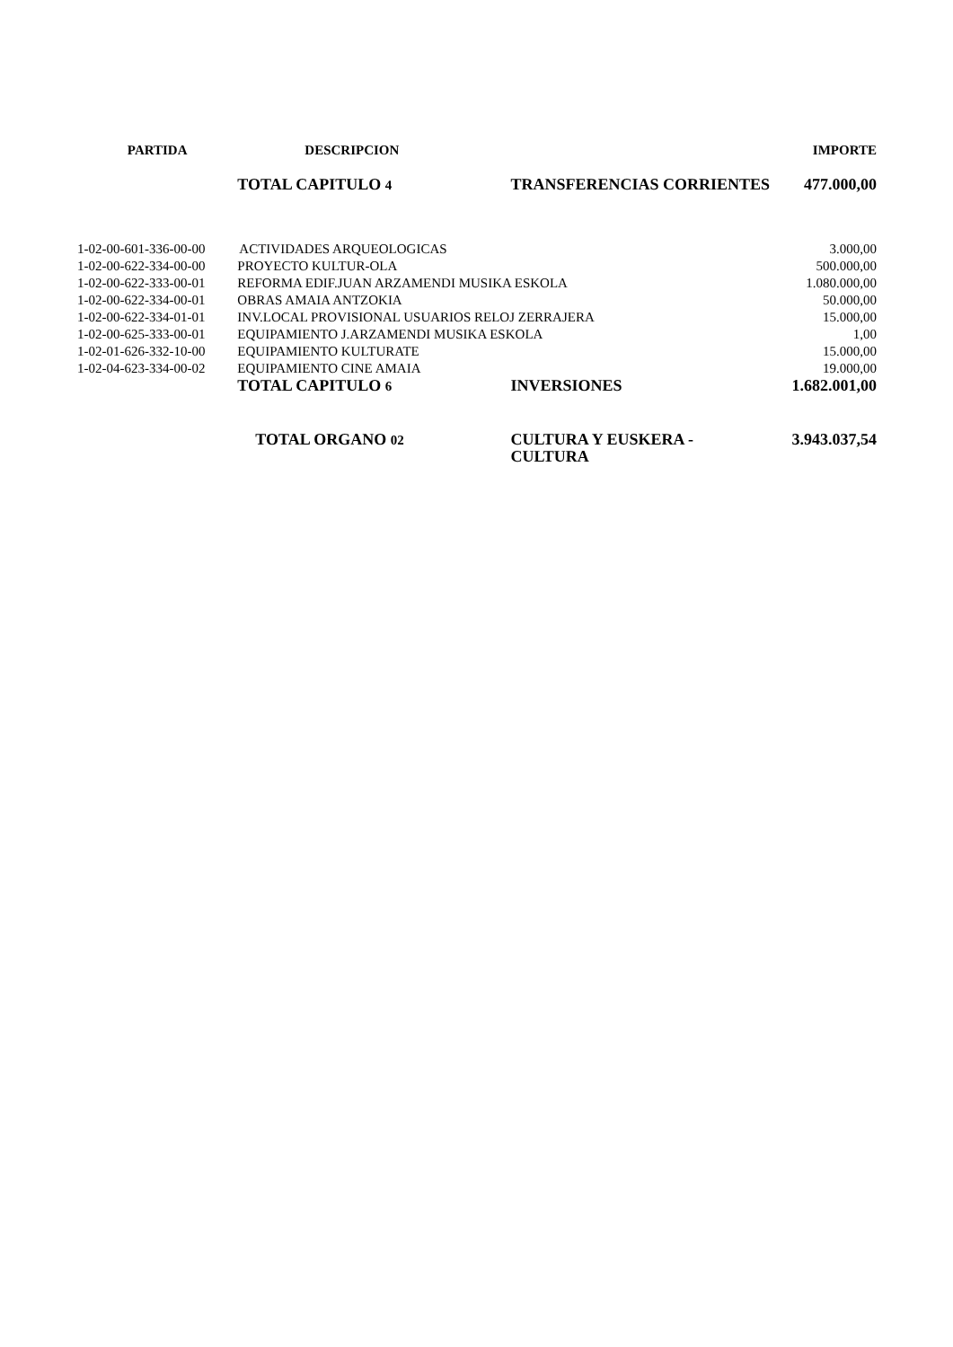| PARTIDA | DESCRIPCION | | IMPORTE |
| --- | --- | --- | --- |
| | TOTAL CAPITULO 4 | TRANSFERENCIAS CORRIENTES | 477.000,00 |
| 1-02-00-601-336-00-00 | ACTIVIDADES ARQUEOLOGICAS | | 3.000,00 |
| 1-02-00-622-334-00-00 | PROYECTO KULTUR-OLA | | 500.000,00 |
| 1-02-00-622-333-00-01 | REFORMA EDIF.JUAN ARZAMENDI MUSIKA ESKOLA | | 1.080.000,00 |
| 1-02-00-622-334-00-01 | OBRAS AMAIA ANTZOKIA | | 50.000,00 |
| 1-02-00-622-334-01-01 | INV.LOCAL PROVISIONAL USUARIOS RELOJ ZERRAJERA | | 15.000,00 |
| 1-02-00-625-333-00-01 | EQUIPAMIENTO J.ARZAMENDI MUSIKA ESKOLA | | 1,00 |
| 1-02-01-626-332-10-00 | EQUIPAMIENTO KULTURATE | | 15.000,00 |
| 1-02-04-623-334-00-02 | EQUIPAMIENTO CINE AMAIA | | 19.000,00 |
| | TOTAL CAPITULO 6 | INVERSIONES | 1.682.001,00 |
| | TOTAL ORGANO 02 | CULTURA Y EUSKERA - CULTURA | 3.943.037,54 |